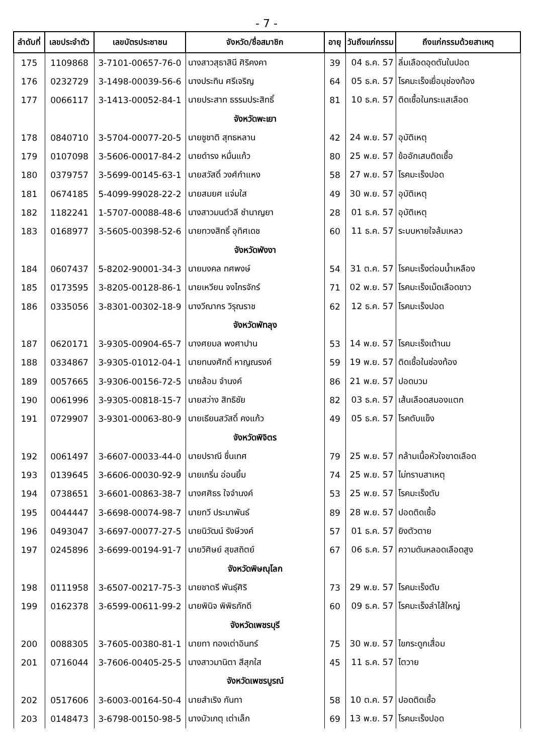- 7 -
| ลำดับที่ | เลขประจำตัว | เลขบัตรประชาชน | จังหวัด/ชื่อสมาชิก | อายุ | วันถึงแก่กรรม | ถึงแก่กรรมด้วยสาเหตุ |
| --- | --- | --- | --- | --- | --- | --- |
| 175 | 1109868 | 3-7101-00657-76-0 | นางสาวสุธาสินี ศิริคงคา | 39 | 04 ธ.ค. 57 | ลิ่มเลือดอุดตันในปอด |
| 176 | 0232729 | 3-1498-00039-56-6 | นางประทิน ศรีเจริญ | 64 | 05 ธ.ค. 57 | โรคมะเร็งเยื่อบุช่องท้อง |
| 177 | 0066117 | 3-1413-00052-84-1 | นายประสาท ธรรมประสิทธิ์ | 81 | 10 ธ.ค. 57 | ติดเชื้อในกระแสเลือด |
| | | | จังหวัดพะเยา | | | |
| 178 | 0840710 | 3-5704-00077-20-5 | นายชูชาติ สุทธหลาน | 42 | 24 พ.ย. 57 | อุบัติเหตุ |
| 179 | 0107098 | 3-5606-00017-84-2 | นายดำรง หมื่นแก้ว | 80 | 25 พ.ย. 57 | ข้ออักเสบติดเชื้อ |
| 180 | 0379757 | 3-5699-00145-63-1 | นายสวัสดิ์ วงศ์กำแหง | 58 | 27 พ.ย. 57 | โรคมะเร็งปอด |
| 181 | 0674185 | 5-4099-99028-22-2 | นายสมยศ แจ่มใส | 49 | 30 พ.ย. 57 | อุบัติเหตุ |
| 182 | 1182241 | 1-5707-00088-48-6 | นางสาวมนต์วลี ชำนาญยา | 28 | 01 ธ.ค. 57 | อุบัติเหตุ |
| 183 | 0168977 | 3-5605-00398-52-6 | นายทวงสิทธิ์ อุทิศเดช | 60 | 11 ธ.ค. 57 | ระบบหายใจล้มเหลว |
| | | | จังหวัดพังงา | | | |
| 184 | 0607437 | 5-8202-90001-34-3 | นายมงคล ทศพงษ์ | 54 | 31 ต.ค. 57 | โรคมะเร็งต่อมน้ำเหลือง |
| 185 | 0173595 | 3-8205-00128-86-1 | นายเหวียน จงไกรจักร์ | 71 | 02 พ.ย. 57 | โรคมะเร็งเม็ดเลือดขาว |
| 186 | 0335056 | 3-8301-00302-18-9 | นางวีณากร วิรุณราช | 62 | 12 ธ.ค. 57 | โรคมะเร็งปอด |
| | | | จังหวัดพัทลุง | | | |
| 187 | 0620171 | 3-9305-00904-65-7 | นางศยมล พงศาปาน | 53 | 14 พ.ย. 57 | โรคมะเร็งเต้านม |
| 188 | 0334867 | 3-9305-01012-04-1 | นายทนงศักดิ์ หาญณรงค์ | 59 | 19 พ.ย. 57 | ติดเชื้อในช่องท้อง |
| 189 | 0057665 | 3-9306-00156-72-5 | นายล้อม จำนงค์ | 86 | 21 พ.ย. 57 | ปอดบวม |
| 190 | 0061996 | 3-9305-00818-15-7 | นายสว่าง สิทธิชัย | 82 | 03 ธ.ค. 57 | เส้นเลือดสมองแตก |
| 191 | 0729907 | 3-9301-00063-80-9 | นายเธียนสวัสดิ์ คงแก้ว | 49 | 05 ธ.ค. 57 | โรคตับแข็ง |
| | | | จังหวัดพิจิตร | | | |
| 192 | 0061497 | 3-6607-00033-44-0 | นายปราณี ชื่นเทศ | 79 | 25 พ.ย. 57 | กล้ามเนื้อหัวใจขาดเลือด |
| 193 | 0139645 | 3-6606-00030-92-9 | นายเกริ่น อ่อนยิ้ม | 74 | 25 พ.ย. 57 | ไม่ทราบสาเหตุ |
| 194 | 0738651 | 3-6601-00863-38-7 | นางศศิธร ใจจำนงค์ | 53 | 25 พ.ย. 57 | โรคมะเร็งตับ |
| 195 | 0044447 | 3-6698-00074-98-7 | นายทวี ประมาพันธ์ | 89 | 28 พ.ย. 57 | ปอดติดเชื้อ |
| 196 | 0493047 | 3-6697-00077-27-5 | นายนิวัฒน์ รังษีวงค์ | 57 | 01 ธ.ค. 57 | ยิงตัวตาย |
| 197 | 0245896 | 3-6699-00194-91-7 | นายวิศิษย์ สุขสถิตย์ | 67 | 06 ธ.ค. 57 | ความดันหลอดเลือดสูง |
| | | | จังหวัดพิษณุโลก | | | |
| 198 | 0111958 | 3-6507-00217-75-3 | นายชาตรี พันธุ์ศิริ | 73 | 29 พ.ย. 57 | โรคมะเร็งตับ |
| 199 | 0162378 | 3-6599-00611-99-2 | นายพินิจ พิพิธภักดี | 60 | 09 ธ.ค. 57 | โรคมะเร็งลำไส้ใหญ่ |
| | | | จังหวัดเพชรบุรี | | | |
| 200 | 0088305 | 3-7605-00380-81-1 | นายทา ทองเต่าอินทร์ | 75 | 30 พ.ย. 57 | ไขกระดูกเสื่อม |
| 201 | 0716044 | 3-7606-00405-25-5 | นางสาวมานิตา สีสุกใส | 45 | 11 ธ.ค. 57 | ไตวาย |
| | | | จังหวัดเพชรบูรณ์ | | | |
| 202 | 0517606 | 3-6003-00164-50-4 | นายสำเริง กันทา | 58 | 10 ต.ค. 57 | ปอดติดเชื้อ |
| 203 | 0148473 | 3-6798-00150-98-5 | นางบัวเกตุ เต่าเล็ก | 69 | 13 พ.ย. 57 | โรคมะเร็งปอด |